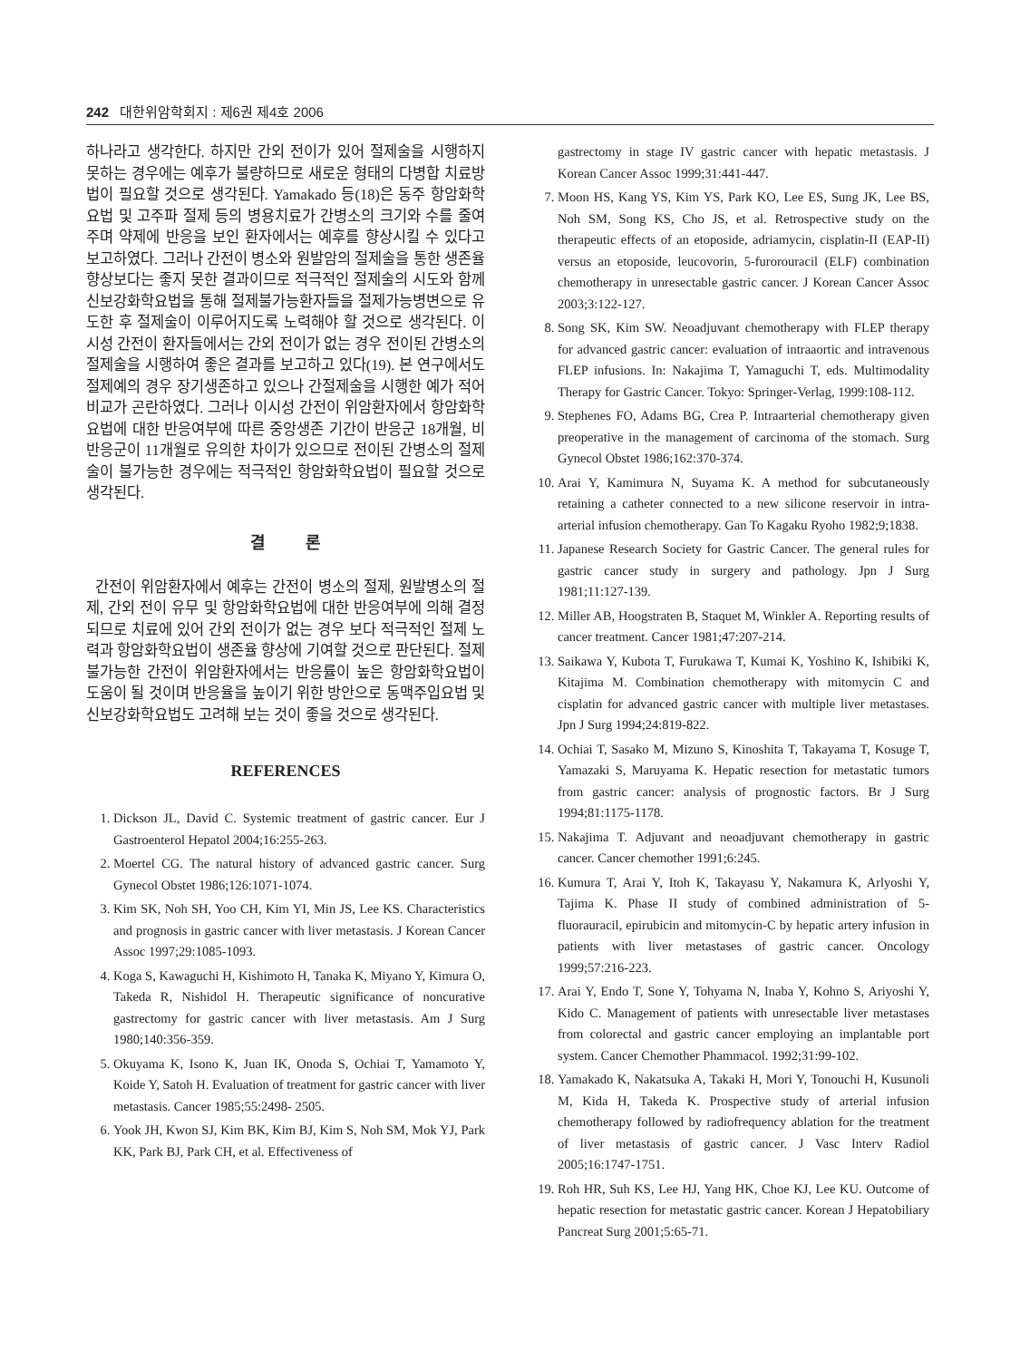242 대한위암학회지 : 제6권 제4호 2006
하나라고 생각한다. 하지만 간외 전이가 있어 절제술을 시행하지 못하는 경우에는 예후가 불량하므로 새로운 형태의 다병합 치료방법이 필요할 것으로 생각된다. Yamakado 등(18)은 동주 항암화학요법 및 고주파 절제 등의 병용치료가 간병소의 크기와 수를 줄여주며 약제에 반응을 보인 환자에서는 예후를 향상시킬 수 있다고 보고하였다. 그러나 간전이 병소와 원발암의 절제술을 통한 생존율 향상보다는 좋지 못한 결과이므로 적극적인 절제술의 시도와 함께 신보강화학요법을 통해 절제불가능환자들을 절제가능병변으로 유도한 후 절제술이 이루어지도록 노력해야 할 것으로 생각된다. 이시성 간전이 환자들에서는 간외 전이가 없는 경우 전이된 간병소의 절제술을 시행하여 좋은 결과를 보고하고 있다(19). 본 연구에서도 절제예의 경우 장기생존하고 있으나 간절제술을 시행한 예가 적어 비교가 곤란하였다. 그러나 이시성 간전이 위암환자에서 항암화학요법에 대한 반응여부에 따른 중앙생존 기간이 반응군 18개월, 비반응군이 11개월로 유의한 차이가 있으므로 전이된 간병소의 절제술이 불가능한 경우에는 적극적인 항암화학요법이 필요할 것으로 생각된다.
결 론
간전이 위암환자에서 예후는 간전이 병소의 절제, 원발병소의 절제, 간외 전이 유무 및 항암화학요법에 대한 반응여부에 의해 결정되므로 치료에 있어 간외 전이가 없는 경우 보다 적극적인 절제 노력과 항암화학요법이 생존율 향상에 기여할 것으로 판단된다. 절제불가능한 간전이 위암환자에서는 반응률이 높은 항암화학요법이 도움이 될 것이며 반응율을 높이기 위한 방안으로 동맥주입요법 및 신보강화학요법도 고려해 보는 것이 좋을 것으로 생각된다.
REFERENCES
1. Dickson JL, David C. Systemic treatment of gastric cancer. Eur J Gastroenterol Hepatol 2004;16:255-263.
2. Moertel CG. The natural history of advanced gastric cancer. Surg Gynecol Obstet 1986;126:1071-1074.
3. Kim SK, Noh SH, Yoo CH, Kim YI, Min JS, Lee KS. Characteristics and prognosis in gastric cancer with liver metastasis. J Korean Cancer Assoc 1997;29:1085-1093.
4. Koga S, Kawaguchi H, Kishimoto H, Tanaka K, Miyano Y, Kimura O, Takeda R, Nishidol H. Therapeutic significance of noncurative gastrectomy for gastric cancer with liver metastasis. Am J Surg 1980;140:356-359.
5. Okuyama K, Isono K, Juan IK, Onoda S, Ochiai T, Yamamoto Y, Koide Y, Satoh H. Evaluation of treatment for gastric cancer with liver metastasis. Cancer 1985;55:2498- 2505.
6. Yook JH, Kwon SJ, Kim BK, Kim BJ, Kim S, Noh SM, Mok YJ, Park KK, Park BJ, Park CH, et al. Effectiveness of
gastrectomy in stage IV gastric cancer with hepatic metastasis. J Korean Cancer Assoc 1999;31:441-447.
7. Moon HS, Kang YS, Kim YS, Park KO, Lee ES, Sung JK, Lee BS, Noh SM, Song KS, Cho JS, et al. Retrospective study on the therapeutic effects of an etoposide, adriamycin, cisplatin-II (EAP-II) versus an etoposide, leucovorin, 5-furorouracil (ELF) combination chemotherapy in unresectable gastric cancer. J Korean Cancer Assoc 2003;3:122-127.
8. Song SK, Kim SW. Neoadjuvant chemotherapy with FLEP therapy for advanced gastric cancer: evaluation of intraaortic and intravenous FLEP infusions. In: Nakajima T, Yamaguchi T, eds. Multimodality Therapy for Gastric Cancer. Tokyo: Springer-Verlag, 1999:108-112.
9. Stephenes FO, Adams BG, Crea P. Intraarterial chemotherapy given preoperative in the management of carcinoma of the stomach. Surg Gynecol Obstet 1986;162:370-374.
10. Arai Y, Kamimura N, Suyama K. A method for subcutaneously retaining a catheter connected to a new silicone reservoir in intra-arterial infusion chemotherapy. Gan To Kagaku Ryoho 1982;9;1838.
11. Japanese Research Society for Gastric Cancer. The general rules for gastric cancer study in surgery and pathology. Jpn J Surg 1981;11:127-139.
12. Miller AB, Hoogstraten B, Staquet M, Winkler A. Reporting results of cancer treatment. Cancer 1981;47:207-214.
13. Saikawa Y, Kubota T, Furukawa T, Kumai K, Yoshino K, Ishibiki K, Kitajima M. Combination chemotherapy with mitomycin C and cisplatin for advanced gastric cancer with multiple liver metastases. Jpn J Surg 1994;24:819-822.
14. Ochiai T, Sasako M, Mizuno S, Kinoshita T, Takayama T, Kosuge T, Yamazaki S, Maruyama K. Hepatic resection for metastatic tumors from gastric cancer: analysis of prognostic factors. Br J Surg 1994;81:1175-1178.
15. Nakajima T. Adjuvant and neoadjuvant chemotherapy in gastric cancer. Cancer chemother 1991;6:245.
16. Kumura T, Arai Y, Itoh K, Takayasu Y, Nakamura K, Arlyoshi Y, Tajima K. Phase II study of combined administration of 5-fluorauracil, epirubicin and mitomycin-C by hepatic artery infusion in patients with liver metastases of gastric cancer. Oncology 1999;57:216-223.
17. Arai Y, Endo T, Sone Y, Tohyama N, Inaba Y, Kohno S, Ariyoshi Y, Kido C. Management of patients with unresectable liver metastases from colorectal and gastric cancer employing an implantable port system. Cancer Chemother Phammacol. 1992;31:99-102.
18. Yamakado K, Nakatsuka A, Takaki H, Mori Y, Tonouchi H, Kusunoli M, Kida H, Takeda K. Prospective study of arterial infusion chemotherapy followed by radiofrequency ablation for the treatment of liver metastasis of gastric cancer. J Vasc Interv Radiol 2005;16:1747-1751.
19. Roh HR, Suh KS, Lee HJ, Yang HK, Choe KJ, Lee KU. Outcome of hepatic resection for metastatic gastric cancer. Korean J Hepatobiliary Pancreat Surg 2001;5:65-71.